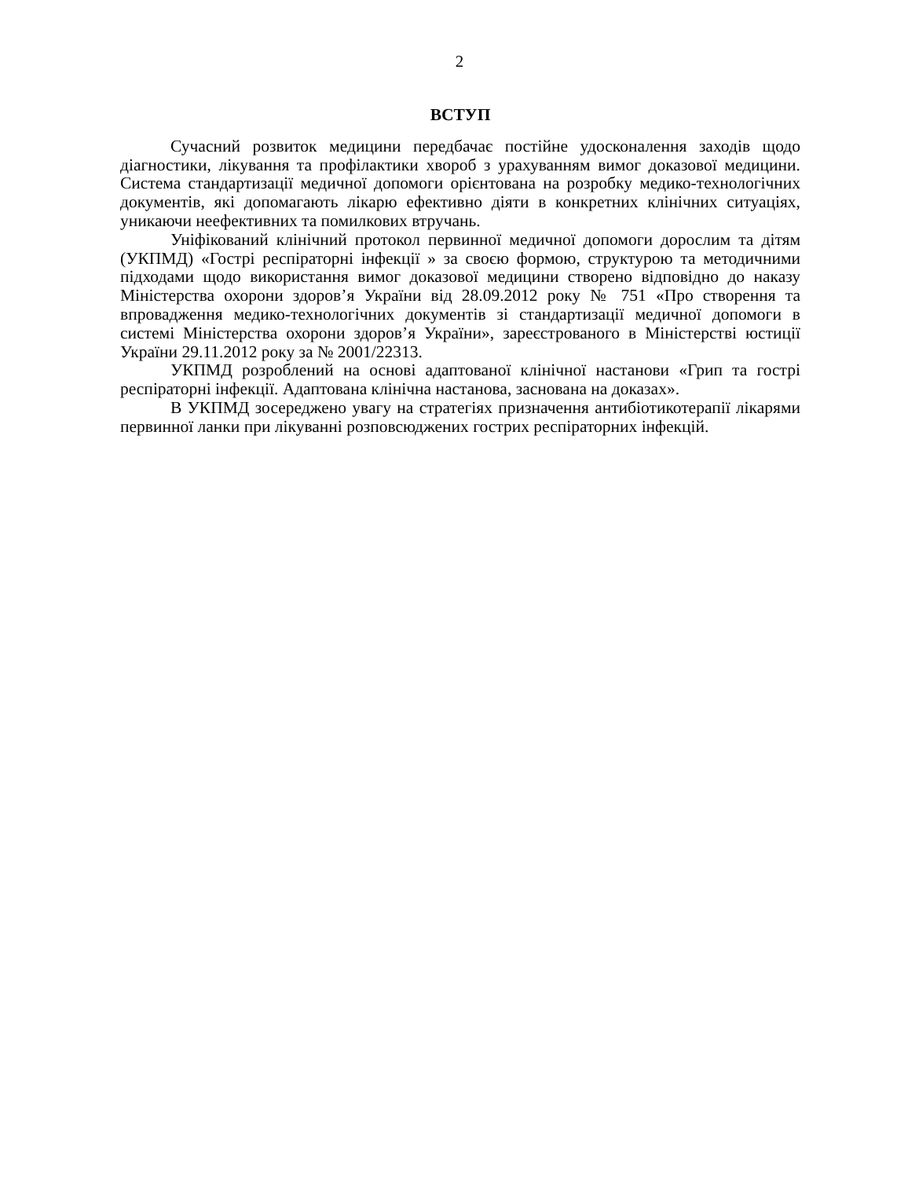2
ВСТУП
Сучасний розвиток медицини передбачає постійне удосконалення заходів щодо діагностики, лікування та профілактики хвороб з урахуванням вимог доказової медицини. Система стандартизації медичної допомоги орієнтована на розробку медико-технологічних документів, які допомагають лікарю ефективно діяти в конкретних клінічних ситуаціях, уникаючи неефективних та помилкових втручань.
Уніфікований клінічний протокол первинної медичної допомоги дорослим та дітям (УКПМД) «Гострі респіраторні інфекції » за своєю формою, структурою та методичними підходами щодо використання вимог доказової медицини створено відповідно до наказу Міністерства охорони здоров’я України від 28.09.2012 року № 751 «Про створення та впровадження медико-технологічних документів зі стандартизації медичної допомоги в системі Міністерства охорони здоров’я України», зареєстрованого в Міністерстві юстиції України 29.11.2012 року за № 2001/22313.
УКПМД розроблений на основі адаптованої клінічної настанови «Грип та гострі респіраторні інфекції. Адаптована клінічна настанова, заснована на доказах».
В УКПМД зосереджено увагу на стратегіях призначення антибіотикотерапії лікарями первинної ланки при лікуванні розповсюджених гострих респіраторних інфекцій.